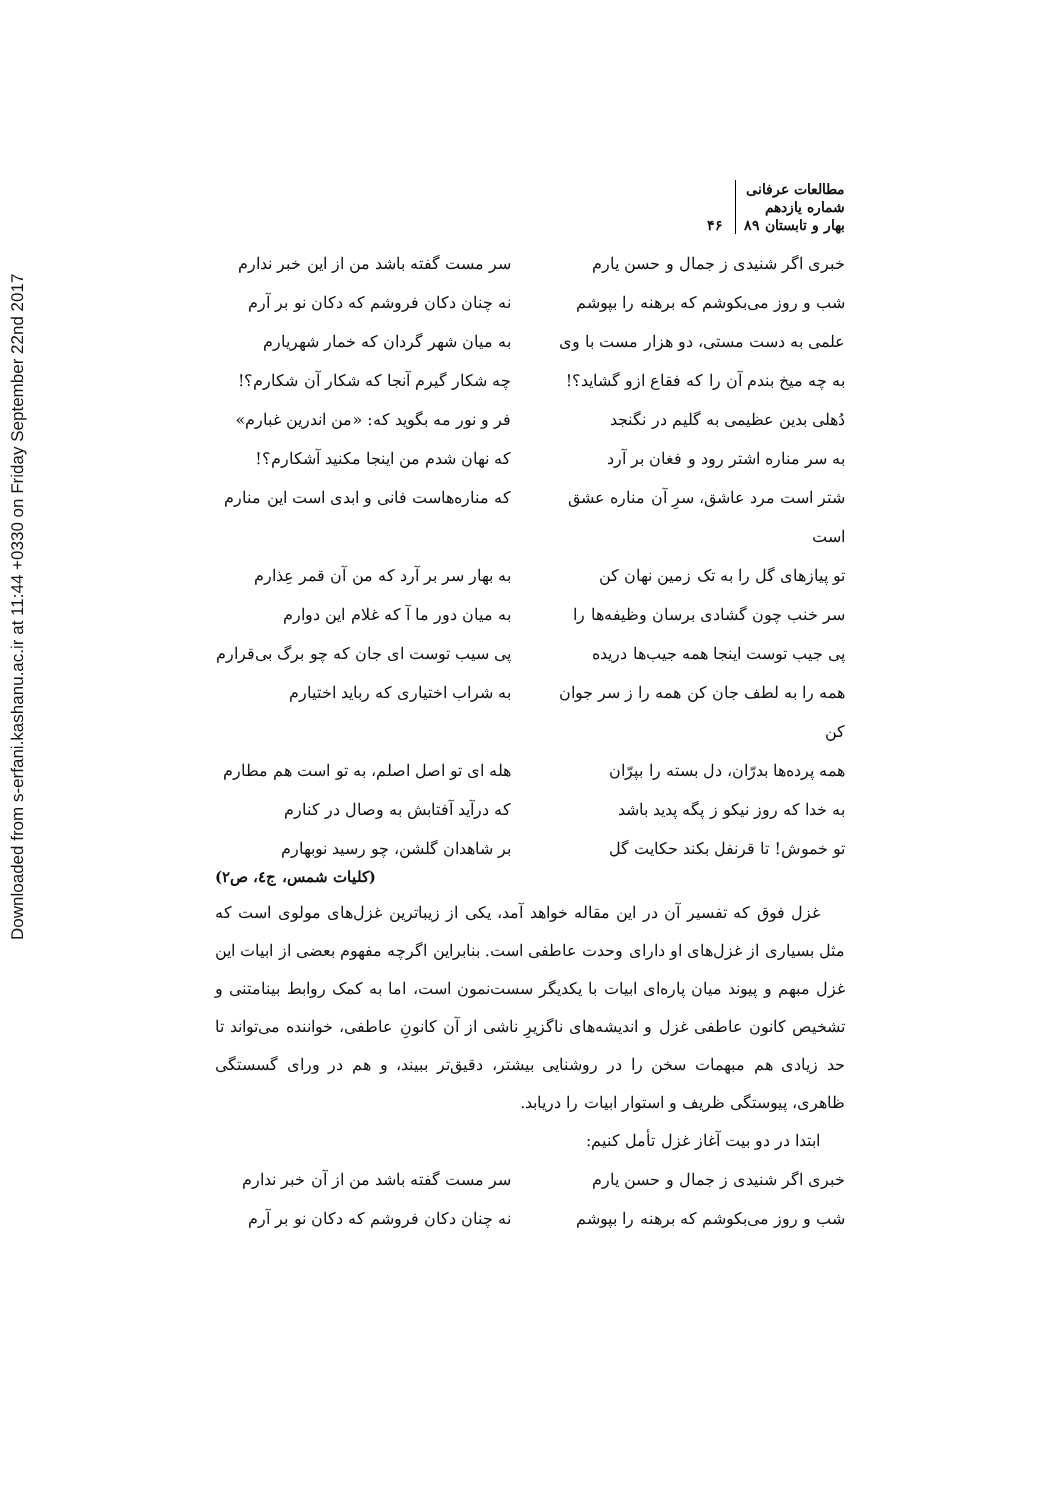Downloaded from s-erfani.kashanu.ac.ir at 11:44 +0330 on Friday September 22nd 2017
مطالعات عرفانی
شماره یازدهم
بهار و تابستان ۸۹
۴۶
خبری اگر شنیدی ز جمال و حسن یارم سر مست گفته باشد من از این خبر ندارم
شب و روز می‌بکوشم که برهنه را بپوشم نه چنان دکان فروشم که دکان نو بر آرم
علمی به دست مستی، دو هزار مست با وی به میان شهر گردان که خمار شهریارم
به چه میخ بندم آن را که فقاع ازو گشاید؟! چه شکار گیرم آنجا که شکار آن شکارم؟!
دُهلی بدین عظیمی به گلیم در نگنجد فر و نور مه بگوید که: «من اندرین غبارم»
به سر مناره اشتر رود و فغان بر آرد که نهان شدم من اینجا مکنید آشکارم؟!
شتر است مرد عاشق، سرِ آن مناره عشق است که مناره‌هاست فانی و ابدی است این منارم
تو پیازهای گل را به تک زمین نهان کن به بهار سر بر آرد که من آن قمر عِذارم
سر خنب چون گشادی برسان وظیفه‌ها را به میان دور ما آ که غلام این دوارم
پی جیب توست اینجا همه جیب‌ها دریده پی سیب توست ای جان که چو برگ بی‌قرارم
همه را به لطف جان کن همه را ز سر جوان کن به شراب اختیاری که رباید اختیارم
همه پرده‌ها بدرّان، دل بسته را بپرّان هله ای تو اصل اصلم، به تو است هم مطارم
به خدا که روز نیکو ز پگه پدید باشد که درآید آفتابش به وصال در کنارم
تو خموش! تا قرنفل بکند حکایت گل بر شاهدان گلشن، چو رسید نوبهارم
(کلیات شمس، ج٤، ص۲)
غزل فوق که تفسیر آن در این مقاله خواهد آمد، یکی از زیباترین غزل‌های مولوی است که مثل بسیاری از غزل‌های او دارای وحدت عاطفی است. بنابراین اگرچه مفهوم بعضی از ابیات این غزل مبهم و پیوند میان پاره‌ای ابیات با یکدیگر سست‌نمون است، اما به کمک روابط بینامتنی و تشخیص کانون عاطفی غزل و اندیشه‌های ناگزیرِ ناشی از آن کانونِ عاطفی، خواننده می‌تواند تا حد زیادی هم مبهمات سخن را در روشنایی بیشتر، دقیق‌تر ببیند، و هم در ورای گسستگی ظاهری، پیوستگی ظریف و استوار ابیات را دریابد.
ابتدا در دو بیت آغاز غزل تأمل کنیم:
خبری اگر شنیدی ز جمال و حسن یارم سر مست گفته باشد من از آن خبر ندارم
شب و روز می‌بکوشم که برهنه را بپوشم نه چنان دکان فروشم که دکان نو بر آرم